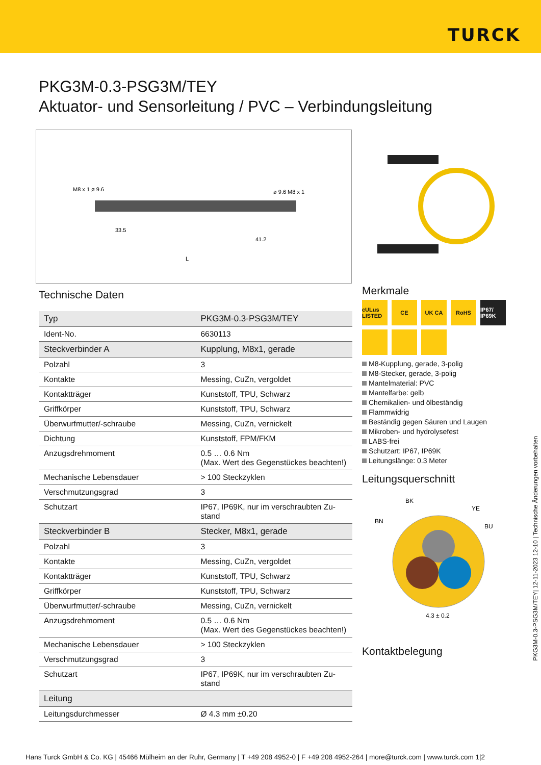TURCK
PKG3M-0.3-PSG3M/TEY
Aktuator- und Sensorleitung / PVC – Verbindungsleitung
M8 x 1 ø 9.6
ø 9.6 M8 x 1
33.5
41.2
L
Technische Daten
| Typ | PKG3M-0.3-PSG3M/TEY |
| Ident-No. | 6630113 |
| Steckverbinder A | Kupplung, M8x1, gerade |
| Polzahl | 3 |
| Kontakte | Messing, CuZn, vergoldet |
| Kontaktträger | Kunststoff, TPU, Schwarz |
| Griffkörper | Kunststoff, TPU, Schwarz |
| Überwurfmutter/-schraube | Messing, CuZn, vernickelt |
| Dichtung | Kunststoff, FPM/FKM |
| Anzugsdrehmoment | 0.5 … 0.6 Nm (Max. Wert des Gegenstückes beachten!) |
| Mechanische Lebensdauer | > 100 Steckzyklen |
| Verschmutzungsgrad | 3 |
| Schutzart | IP67, IP69K, nur im verschraubten Zu-stand |
| Steckverbinder B | Stecker, M8x1, gerade |
| Polzahl | 3 |
| Kontakte | Messing, CuZn, vergoldet |
| Kontaktträger | Kunststoff, TPU, Schwarz |
| Griffkörper | Kunststoff, TPU, Schwarz |
| Überwurfmutter/-schraube | Messing, CuZn, vernickelt |
| Anzugsdrehmoment | 0.5 … 0.6 Nm (Max. Wert des Gegenstückes beachten!) |
| Mechanische Lebensdauer | > 100 Steckzyklen |
| Verschmutzungsgrad | 3 |
| Schutzart | IP67, IP69K, nur im verschraubten Zu-stand |
| Leitung | |
| Leitungsdurchmesser | Ø 4.3 mm ±0.20 |
Merkmale
cULus LISTED
CE
UK CA
RoHS
IP67/ IP69K
M8-Kupplung, gerade, 3-polig
M8-Stecker, gerade, 3-polig
Mantelmaterial: PVC
Mantelfarbe: gelb
Chemikalien- und ölbeständig
Flammwidrig
Beständig gegen Säuren und Laugen
Mikroben- und hydrolysefest
LABS-frei
Schutzart: IP67, IP69K
Leitungslänge: 0.3 Meter
Leitungsquerschnitt
BK
YE
BN
BU
4.3 ± 0.2
Kontaktbelegung
PKG3M-0.3-PSG3M/TEY| 12-11-2023 12-10 | Technische Änderungen vorbehalten
Hans Turck GmbH & Co. KG | 45466 Mülheim an der Ruhr, Germany | T +49 208 4952-0 | F +49 208 4952-264 | more@turck.com | www.turck.com 1|2